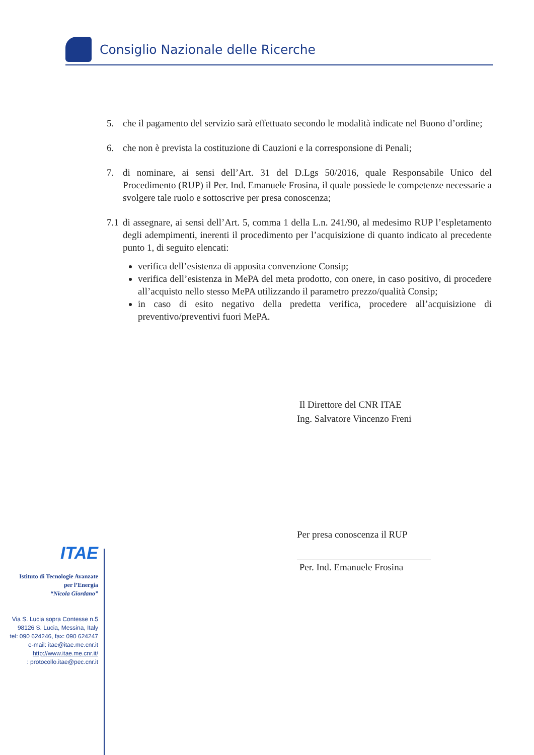Consiglio Nazionale delle Ricerche
5. che il pagamento del servizio sarà effettuato secondo le modalità indicate nel Buono d’ordine;
6. che non è prevista la costituzione di Cauzioni e la corresponsione di Penali;
7. di nominare, ai sensi dell’Art. 31 del D.Lgs 50/2016, quale Responsabile Unico del Procedimento (RUP) il Per. Ind. Emanuele Frosina, il quale possiede le competenze necessarie a svolgere tale ruolo e sottoscrive per presa conoscenza;
7.1 di assegnare, ai sensi dell’Art. 5, comma 1 della L.n. 241/90, al medesimo RUP l’espletamento degli adempimenti, inerenti il procedimento per l’acquisizione di quanto indicato al precedente punto 1, di seguito elencati:
verifica dell’esistenza di apposita convenzione Consip;
verifica dell’esistenza in MePA del meta prodotto, con onere, in caso positivo, di procedere all’acquisto nello stesso MePA utilizzando il parametro prezzo/qualità Consip;
in caso di esito negativo della predetta verifica, procedere all’acquisizione di preventivo/preventivi fuori MePA.
Il Direttore del CNR ITAE
Ing. Salvatore Vincenzo Freni
Per presa conoscenza il RUP
Per. Ind. Emanuele Frosina
ITAE
Istituto di Tecnologie Avanzate
per l’Energia
“Nicola Giordano”
Via S. Lucia sopra Contesse n.5
98126 S. Lucia, Messina, Italy
tel: 090 624246, fax: 090 624247
e-mail: itae@itae.me.cnr.it
http://www.itae.me.cnr.it/
: protocollo.itae@pec.cnr.it